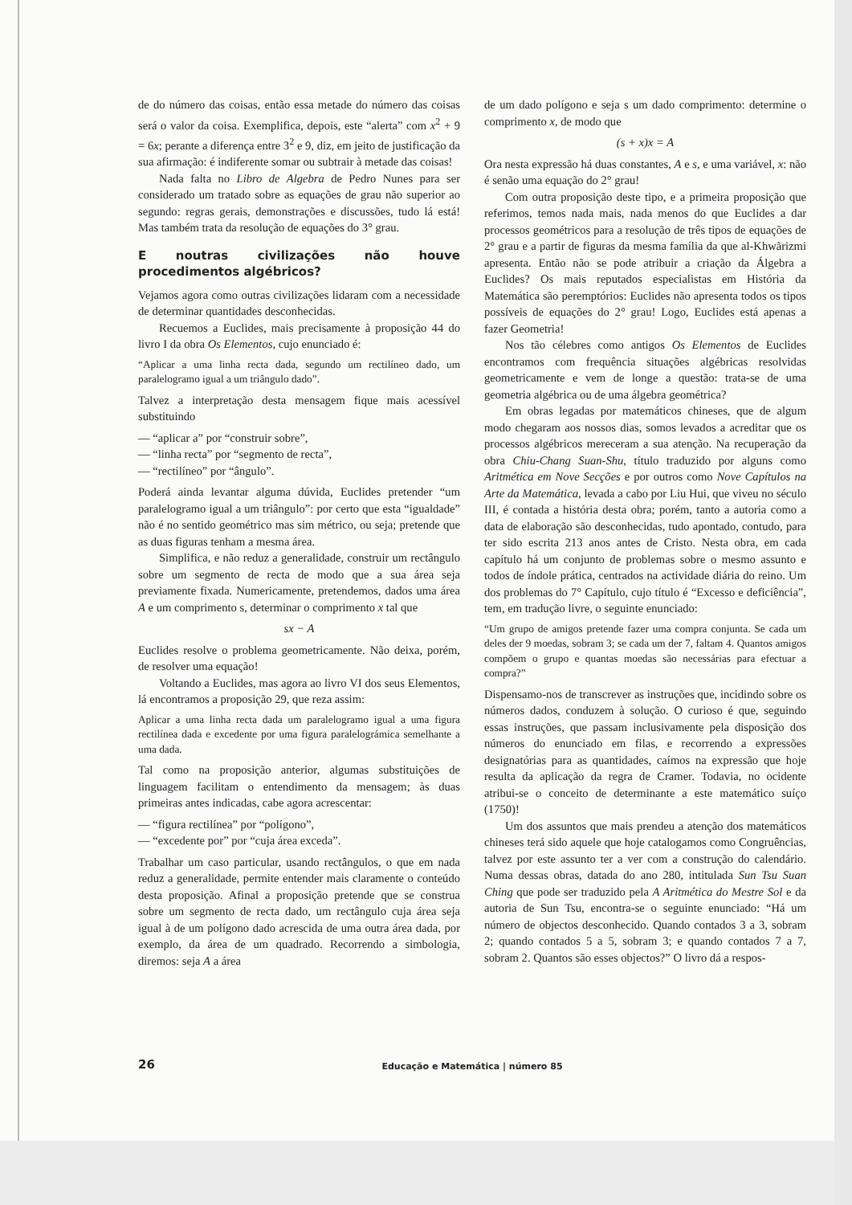de do número das coisas, então essa metade do número das coisas será o valor da coisa. Exemplifica, depois, este “alerta” com x<sup>2</sup> + 9 = 6x; perante a diferença entre 3<sup>2</sup> e 9, diz, em jeito de justificação da sua afirmação: é indiferente somar ou subtrair à metade das coisas!
Nada falta no Libro de Algebra de Pedro Nunes para ser considerado um tratado sobre as equações de grau não superior ao segundo: regras gerais, demonstrações e discussões, tudo lá está! Mas também trata da resolução de equações do 3° grau.
E noutras civilizações não houve procedimentos algébricos?
Vejamos agora como outras civilizações lidaram com a necessidade de determinar quantidades desconhecidas.
Recuemos a Euclides, mais precisamente à proposição 44 do livro I da obra Os Elementos, cujo enunciado é:
“Aplicar a uma linha recta dada, segundo um rectilíneo dado, um paralelogramo igual a um triângulo dado”.
Talvez a interpretação desta mensagem fique mais acessível substituindo
— “aplicar a” por “construir sobre”,
— “linha recta” por “segmento de recta”,
— “rectilíneo” por “ângulo”.
Poderá ainda levantar alguma dúvida, Euclides pretender “um paralelogramo igual a um triângulo”: por certo que esta “igualdade” não é no sentido geométrico mas sim métrico, ou seja; pretende que as duas figuras tenham a mesma área.
Simplifica, e não reduz a generalidade, construir um rectângulo sobre um segmento de recta de modo que a sua área seja previamente fixada. Numericamente, pretendemos, dados uma área A e um comprimento s, determinar o comprimento x tal que
sx − A
Euclides resolve o problema geometricamente. Não deixa, porém, de resolver uma equação!
Voltando a Euclides, mas agora ao livro VI dos seus Elementos, lá encontramos a proposição 29, que reza assim:
Aplicar a uma linha recta dada um paralelogramo igual a uma figura rectilínea dada e excedente por uma figura paralelográmica semelhante a uma dada.
Tal como na proposição anterior, algumas substituições de linguagem facilitam o entendimento da mensagem; às duas primeiras antes indicadas, cabe agora acrescentar:
— “figura rectilínea” por “polígono”,
— “excedente por” por “cuja área exceda”.
Trabalhar um caso particular, usando rectângulos, o que em nada reduz a generalidade, permite entender mais claramente o conteúdo desta proposição. Afinal a proposição pretende que se construa sobre um segmento de recta dado, um rectângulo cuja área seja igual à de um polígono dado acrescida de uma outra área dada, por exemplo, da área de um quadrado. Recorrendo a simbologia, diremos: seja A a área
de um dado polígono e seja s um dado comprimento: determine o comprimento x, de modo que
(s + x)x = A
Ora nesta expressão há duas constantes, A e s, e uma variável, x: não é senão uma equação do 2° grau!
Com outra proposição deste tipo, e a primeira proposição que referimos, temos nada mais, nada menos do que Euclides a dar processos geométricos para a resolução de três tipos de equações de 2° grau e a partir de figuras da mesma família da que al-Khwãrizmi apresenta. Então não se pode atribuir a criação da Álgebra a Euclides? Os mais reputados especialistas em História da Matemática são peremptórios: Euclides não apresenta todos os tipos possíveis de equações do 2° grau! Logo, Euclides está apenas a fazer Geometria!
Nos tão célebres como antigos Os Elementos de Euclides encontramos com frequência situações algébricas resolvidas geometricamente e vem de longe a questão: trata-se de uma geometria algébrica ou de uma álgebra geométrica?
Em obras legadas por matemáticos chineses, que de algum modo chegaram aos nossos dias, somos levados a acreditar que os processos algébricos mereceram a sua atenção. Na recuperação da obra Chiu-Chang Suan-Shu, título traduzido por alguns como Aritmética em Nove Secções e por outros como Nove Capítulos na Arte da Matemática, levada a cabo por Liu Hui, que viveu no século III, é contada a história desta obra; porém, tanto a autoria como a data de elaboração são desconhecidas, tudo apontado, contudo, para ter sido escrita 213 anos antes de Cristo. Nesta obra, em cada capítulo há um conjunto de problemas sobre o mesmo assunto e todos de índole prática, centrados na actividade diária do reino. Um dos problemas do 7° Capítulo, cujo título é “Excesso e deficiência”, tem, em tradução livre, o seguinte enunciado:
“Um grupo de amigos pretende fazer uma compra conjunta. Se cada um deles der 9 moedas, sobram 3; se cada um der 7, faltam 4. Quantos amigos compõem o grupo e quantas moedas são necessárias para efectuar a compra?”
Dispensamo-nos de transcrever as instruções que, incidindo sobre os números dados, conduzem à solução. O curioso é que, seguindo essas instruções, que passam inclusivamente pela disposição dos números do enunciado em filas, e recorrendo a expressões designatórias para as quantidades, caímos na expressão que hoje resulta da aplicação da regra de Cramer. Todavia, no ocidente atribui-se o conceito de determinante a este matemático suíço (1750)!
Um dos assuntos que mais prendeu a atenção dos matemáticos chineses terá sido aquele que hoje catalogamos como Congruências, talvez por este assunto ter a ver com a construção do calendário. Numa dessas obras, datada do ano 280, intitulada Sun Tsu Suan Ching que pode ser traduzido pela A Aritmética do Mestre Sol e da autoria de Sun Tsu, encontra-se o seguinte enunciado: “Há um número de objectos desconhecido. Quando contados 3 a 3, sobram 2; quando contados 5 a 5, sobram 3; e quando contados 7 a 7, sobram 2. Quantos são esses objectos?” O livro dá a respos-
26
Educação e Matemática | número 85